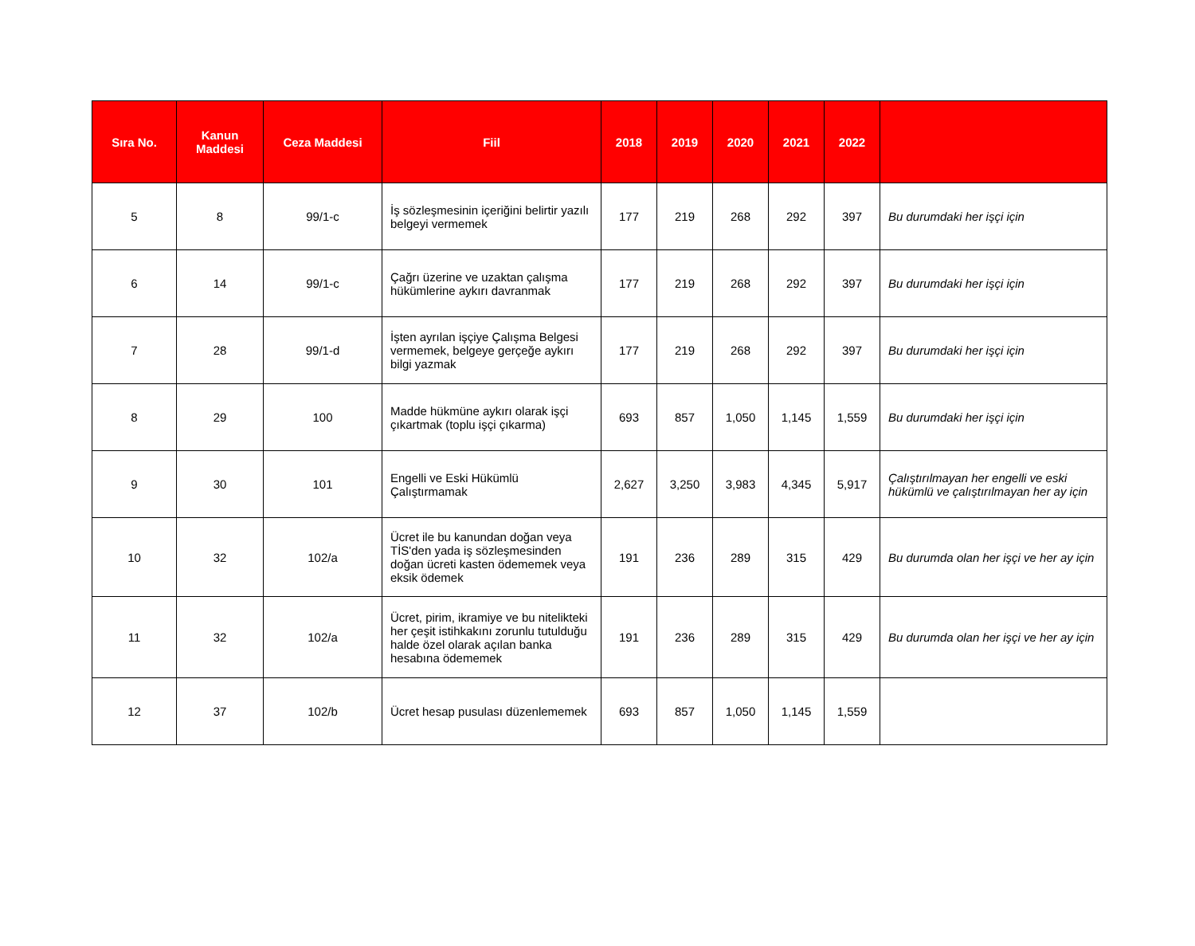| Sıra No. | Kanun Maddesi | Ceza Maddesi | Fiil | 2018 | 2019 | 2020 | 2021 | 2022 | |
| --- | --- | --- | --- | --- | --- | --- | --- | --- | --- |
| 5 | 8 | 99/1-c | İş sözleşmesinin içeriğini belirtir yazılı belgeyi vermemek | 177 | 219 | 268 | 292 | 397 | Bu durumdaki her işçi için |
| 6 | 14 | 99/1-c | Çağrı üzerine ve uzaktan çalışma hükümlerine aykırı davranmak | 177 | 219 | 268 | 292 | 397 | Bu durumdaki her işçi için |
| 7 | 28 | 99/1-d | İşten ayrılan işçiye Çalışma Belgesi vermemek, belgeye gerçeğe aykırı bilgi yazmak | 177 | 219 | 268 | 292 | 397 | Bu durumdaki her işçi için |
| 8 | 29 | 100 | Madde hükmüne aykırı olarak işçi çıkartmak (toplu işçi çıkarma) | 693 | 857 | 1,050 | 1,145 | 1,559 | Bu durumdaki her işçi için |
| 9 | 30 | 101 | Engelli ve Eski Hükümlü Çalıştırmamak | 2,627 | 3,250 | 3,983 | 4,345 | 5,917 | Çalıştırılmayan her engelli ve eski hükümlü ve çalıştırılmayan her ay için |
| 10 | 32 | 102/a | Ücret ile bu kanundan doğan veya TİS'den yada iş sözleşmesinden doğan ücreti kasten ödememek veya eksik ödemek | 191 | 236 | 289 | 315 | 429 | Bu durumda olan her işçi ve her ay için |
| 11 | 32 | 102/a | Ücret, pirim, ikramiye ve bu nitelikteki her çeşit istihkakını zorunlu tutulduğu halde özel olarak açılan banka hesabına ödememek | 191 | 236 | 289 | 315 | 429 | Bu durumda olan her işçi ve her ay için |
| 12 | 37 | 102/b | Ücret hesap pusulası düzenlememek | 693 | 857 | 1,050 | 1,145 | 1,559 | |